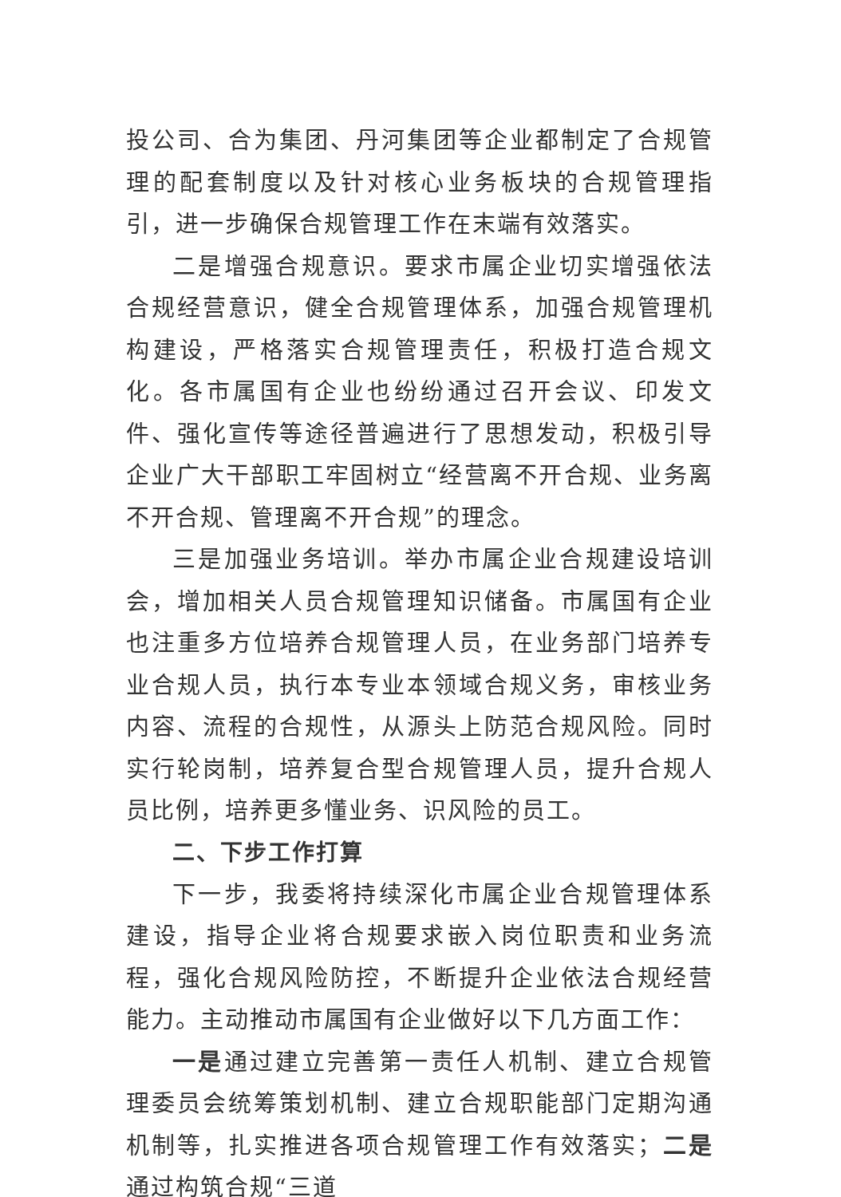投公司、合为集团、丹河集团等企业都制定了合规管理的配套制度以及针对核心业务板块的合规管理指引，进一步确保合规管理工作在末端有效落实。
二是增强合规意识。要求市属企业切实增强依法合规经营意识，健全合规管理体系，加强合规管理机构建设，严格落实合规管理责任，积极打造合规文化。各市属国有企业也纷纷通过召开会议、印发文件、强化宣传等途径普遍进行了思想发动，积极引导企业广大干部职工牢固树立“经营离不开合规、业务离不开合规、管理离不开合规”的理念。
三是加强业务培训。举办市属企业合规建设培训会，增加相关人员合规管理知识储备。市属国有企业也注重多方位培养合规管理人员，在业务部门培养专业合规人员，执行本专业本领域合规义务，审核业务内容、流程的合规性，从源头上防范合规风险。同时实行轮岗制，培养复合型合规管理人员，提升合规人员比例，培养更多懂业务、识风险的员工。
二、下步工作打算
下一步，我委将持续深化市属企业合规管理体系建设，指导企业将合规要求嵌入岗位职责和业务流程，强化合规风险防控，不断提升企业依法合规经营能力。主动推动市属国有企业做好以下几方面工作：
一是通过建立完善第一责任人机制、建立合规管理委员会统筹策划机制、建立合规职能部门定期沟通机制等，扎实推进各项合规管理工作有效落实；二是通过构筑合规“三道